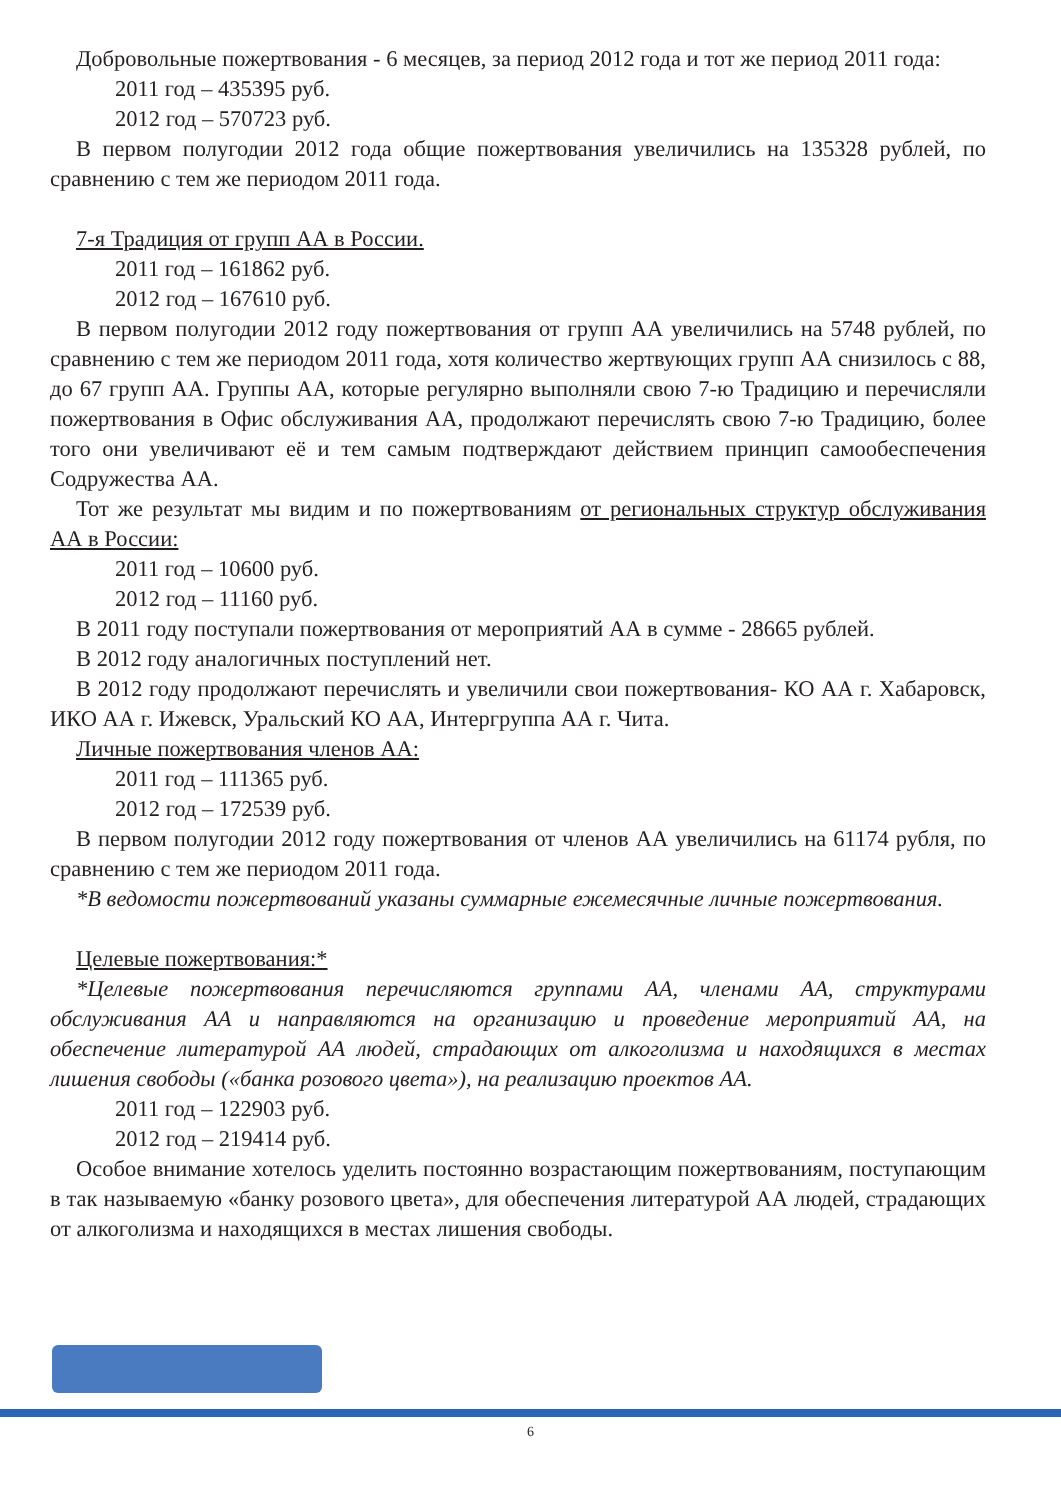Добровольные пожертвования - 6 месяцев, за период 2012 года и тот же период 2011 года:
2011 год – 435395 руб.
2012 год – 570723 руб.
В первом полугодии 2012 года общие пожертвования увеличились на 135328 рублей, по сравнению с тем же периодом 2011 года.
7-я Традиция от групп АА в России.
2011 год – 161862 руб.
2012 год – 167610 руб.
В первом полугодии 2012 году пожертвования от групп АА увеличились на 5748 рублей, по сравнению с тем же периодом 2011 года, хотя количество жертвующих групп АА снизилось с 88, до 67 групп АА. Группы АА, которые регулярно выполняли свою 7-ю Традицию и перечисляли пожертвования в Офис обслуживания АА, продолжают перечислять свою 7-ю Традицию, более того они увеличивают её и тем самым подтверждают действием принцип самообеспечения Содружества АА.
Тот же результат мы видим и по пожертвованиям от региональных структур обслуживания АА в России:
2011 год – 10600 руб.
2012 год – 11160 руб.
В 2011 году поступали пожертвования от мероприятий АА в сумме - 28665 рублей.
В 2012 году аналогичных поступлений нет.
В 2012 году продолжают перечислять и увеличили свои пожертвования- КО АА г. Хабаровск, ИКО АА г. Ижевск, Уральский КО АА, Интергруппа АА г. Чита.
Личные пожертвования членов АА:
2011 год – 111365 руб.
2012 год – 172539 руб.
В первом полугодии 2012 году пожертвования от членов АА увеличились на 61174 рубля, по сравнению с тем же периодом 2011 года.
*В ведомости пожертвований указаны суммарные ежемесячные личные пожертвования.
Целевые пожертвования:*
*Целевые пожертвования перечисляются группами АА, членами АА, структурами обслуживания АА и направляются на организацию и проведение мероприятий АА, на обеспечение литературой АА людей, страдающих от алкоголизма и находящихся в местах лишения свободы («банка розового цвета»), на реализацию проектов АА.
2011 год – 122903 руб.
2012 год – 219414 руб.
Особое внимание хотелось уделить постоянно возрастающим пожертвованиям, поступающим в так называемую «банку розового цвета», для обеспечения литературой АА людей, страдающих от алкоголизма и находящихся в местах лишения свободы.
6